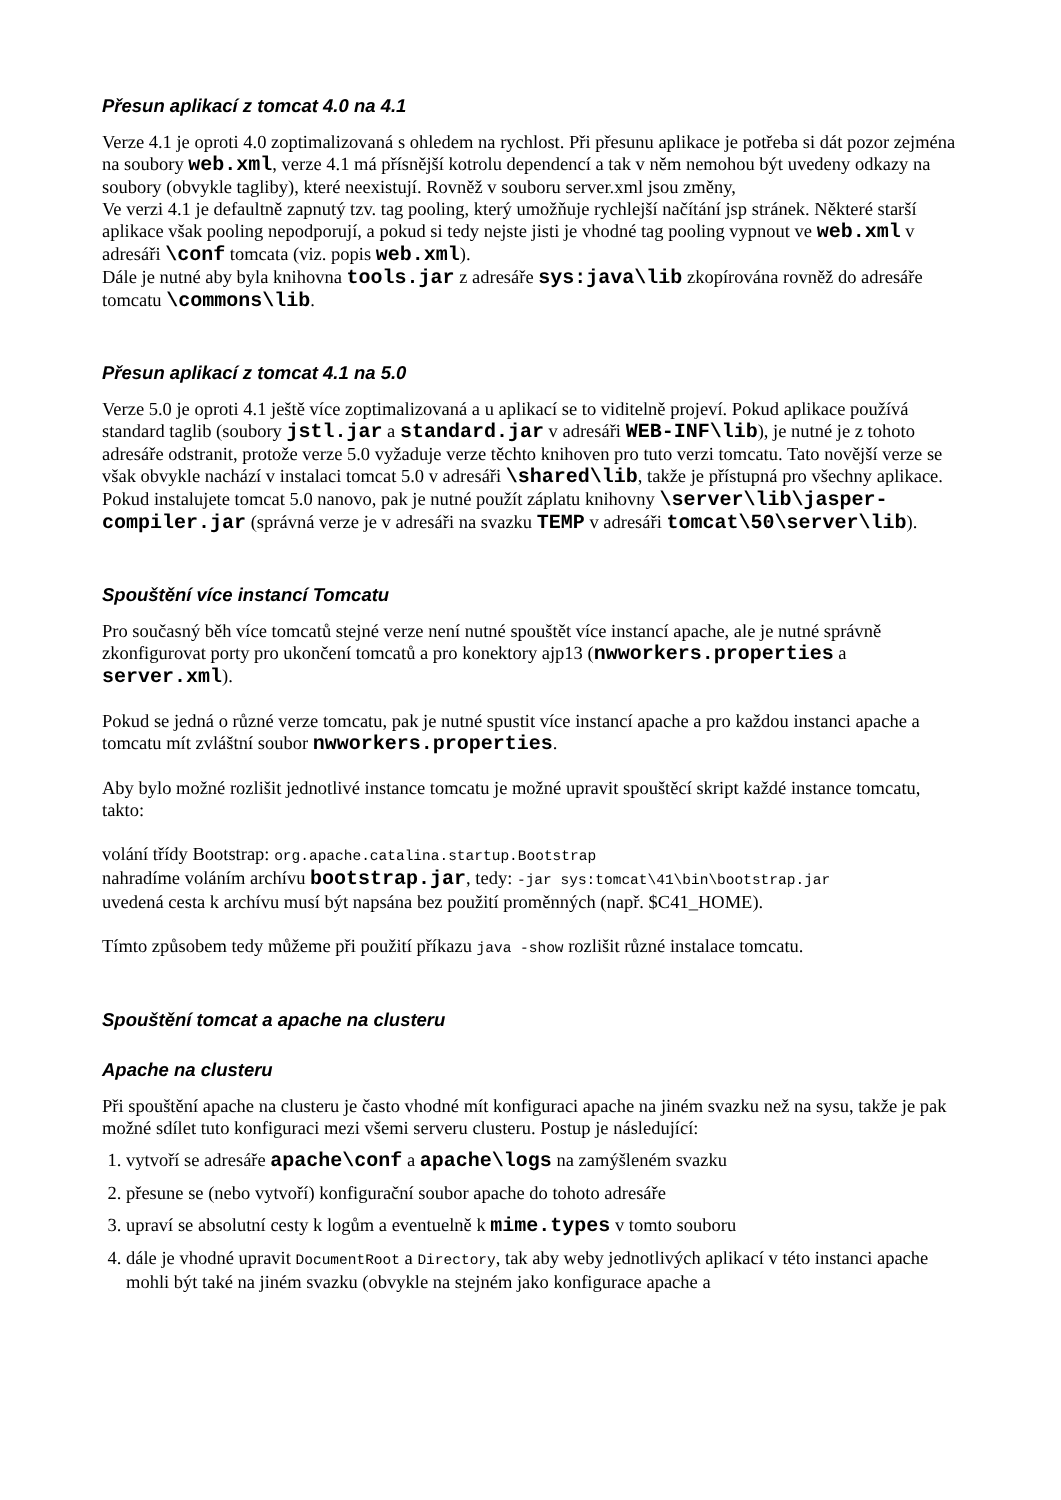Přesun aplikací z tomcat 4.0 na 4.1
Verze 4.1 je oproti 4.0 zoptimalizovaná s ohledem na rychlost. Při přesunu aplikace je potřeba si dát pozor zejména na soubory web.xml, verze 4.1 má přísnější kotrolu dependencí a tak v něm nemohou být uvedeny odkazy na soubory (obvykle tagliby), které neexistují. Rovněž v souboru server.xml jsou změny,
Ve verzi 4.1 je defaultně zapnutý tzv. tag pooling, který umožňuje rychlejší načítání jsp stránek. Některé starší aplikace však pooling nepodporují, a pokud si tedy nejste jisti je vhodné tag pooling vypnout ve web.xml v adresáři \conf tomcata (viz. popis web.xml).
Dále je nutné aby byla knihovna tools.jar z adresáře sys:java\lib zkopírována rovněž do adresáře tomcatu \commons\lib.
Přesun aplikací z tomcat 4.1 na 5.0
Verze 5.0 je oproti 4.1 ještě více zoptimalizovaná a u aplikací se to viditelně projeví. Pokud aplikace používá standard taglib (soubory jstl.jar a standard.jar v adresáři WEB-INF\lib), je nutné je z tohoto adresáře odstranit, protože verze 5.0 vyžaduje verze těchto knihoven pro tuto verzi tomcatu. Tato novější verze se však obvykle nachází v instalaci tomcat 5.0 v adresáři \shared\lib, takže je přístupná pro všechny aplikace. Pokud instalujete tomcat 5.0 nanovo, pak je nutné použít záplatu knihovny \server\lib\jasper-compiler.jar (správná verze je v adresáři na svazku TEMP v adresáři tomcat\50\server\lib).
Spouštění více instancí Tomcatu
Pro současný běh více tomcatů stejné verze není nutné spouštět více instancí apache, ale je nutné správně zkonfigurovat porty pro ukončení tomcatů a pro konektory ajp13 (nwworkers.properties a server.xml).
Pokud se jedná o různé verze tomcatu, pak je nutné spustit více instancí apache a pro každou instanci apache a tomcatu mít zvláštní soubor nwworkers.properties.
Aby bylo možné rozlišit jednotlivé instance tomcatu je možné upravit spouštěcí skript každé instance tomcatu, takto:
volání třídy Bootstrap: org.apache.catalina.startup.Bootstrap
nahradíme voláním archívu bootstrap.jar, tedy: -jar sys:tomcat\41\bin\bootstrap.jar
uvedená cesta k archívu musí být napsána bez použití proměnných (např. $C41_HOME).
Tímto způsobem tedy můžeme při použití příkazu java -show rozlišit různé instalace tomcatu.
Spouštění tomcat a apache na clusteru
Apache na clusteru
Při spouštění apache na clusteru je často vhodné mít konfiguraci apache na jiném svazku než na sysu, takže je pak možné sdílet tuto konfiguraci mezi všemi serveru clusteru. Postup je následující:
1. vytvoří se adresáře apache\conf a apache\logs na zamýšleném svazku
2. přesune se (nebo vytvoří) konfigurační soubor apache do tohoto adresáře
3. upraví se absolutní cesty k logům a eventuelně k mime.types v tomto souboru
4. dále je vhodné upravit DocumentRoot a Directory, tak aby weby jednotlivých aplikací v této instanci apache mohli být také na jiném svazku (obvykle na stejném jako konfigurace apache a